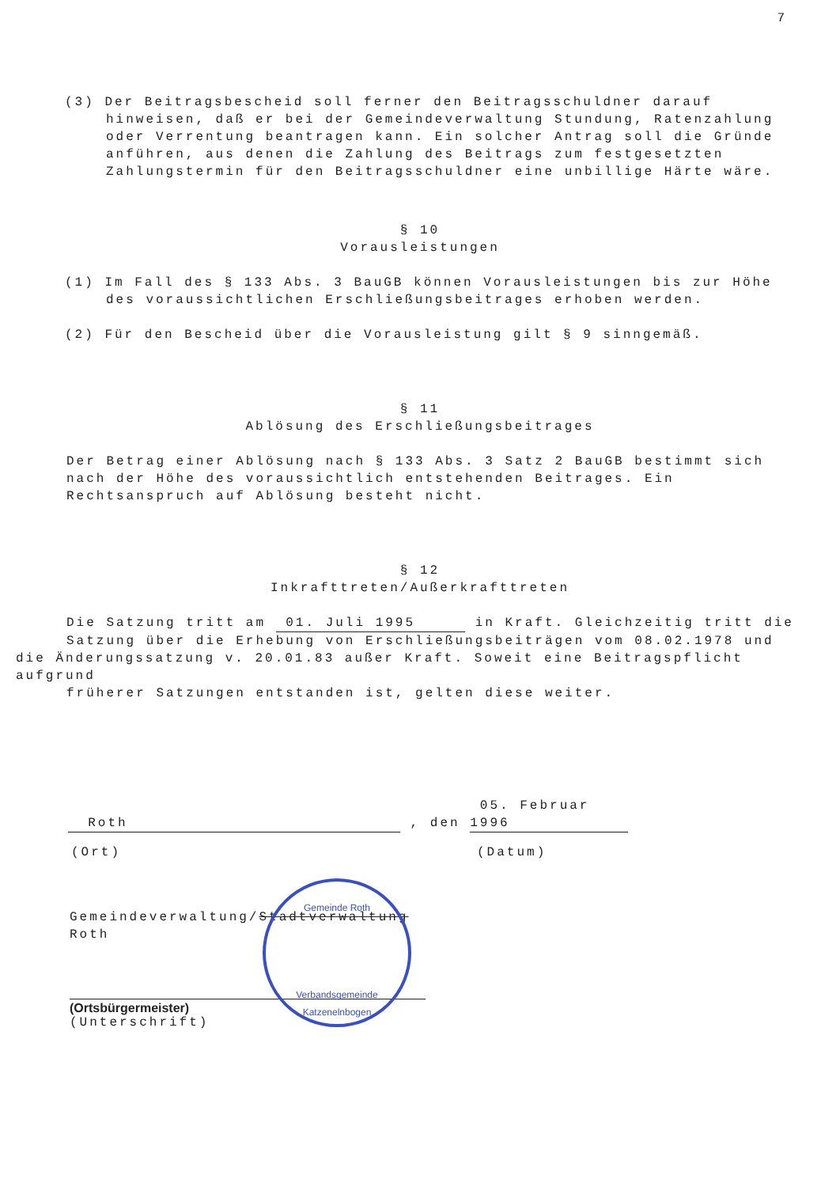7
(3) Der Beitragsbescheid soll ferner den Beitragsschuldner darauf hinweisen, daß er bei der Gemeindeverwaltung Stundung, Ratenzahlung oder Verrentung beantragen kann. Ein solcher Antrag soll die Gründe anführen, aus denen die Zahlung des Beitrags zum festgesetzten Zahlungstermin für den Beitragsschuldner eine unbillige Härte wäre.
§ 10
Vorausleistungen
(1) Im Fall des § 133 Abs. 3 BauGB können Vorausleistungen bis zur Höhe des voraussichtlichen Erschließungsbeitrages erhoben werden.
(2) Für den Bescheid über die Vorausleistung gilt § 9 sinngemäß.
§ 11
Ablösung des Erschließungsbeitrages
Der Betrag einer Ablösung nach § 133 Abs. 3 Satz 2 BauGB bestimmt sich nach der Höhe des voraussichtlich entstehenden Beitrages. Ein Rechtsanspruch auf Ablösung besteht nicht.
§ 12
Inkrafttreten/Außerkrafttreten
Die Satzung tritt am 01. Juli 1995 in Kraft. Gleichzeitig tritt die Satzung über die Erhebung von Erschließungsbeiträgen vom 08.02.1978 und
die Änderungssatzung v. 20.01.83 außer Kraft. Soweit eine Beitragspflicht aufgrund
früherer Satzungen entstanden ist, gelten diese weiter.
Roth , den 05. Februar 1996
(Ort) (Datum)
Gemeindeverwaltung/Stadtverwaltung
Roth
(Ortsbürgermeister)
(Unterschrift)
Gemeinde Roth
Verbandsgemeinde Katzenelnbogen